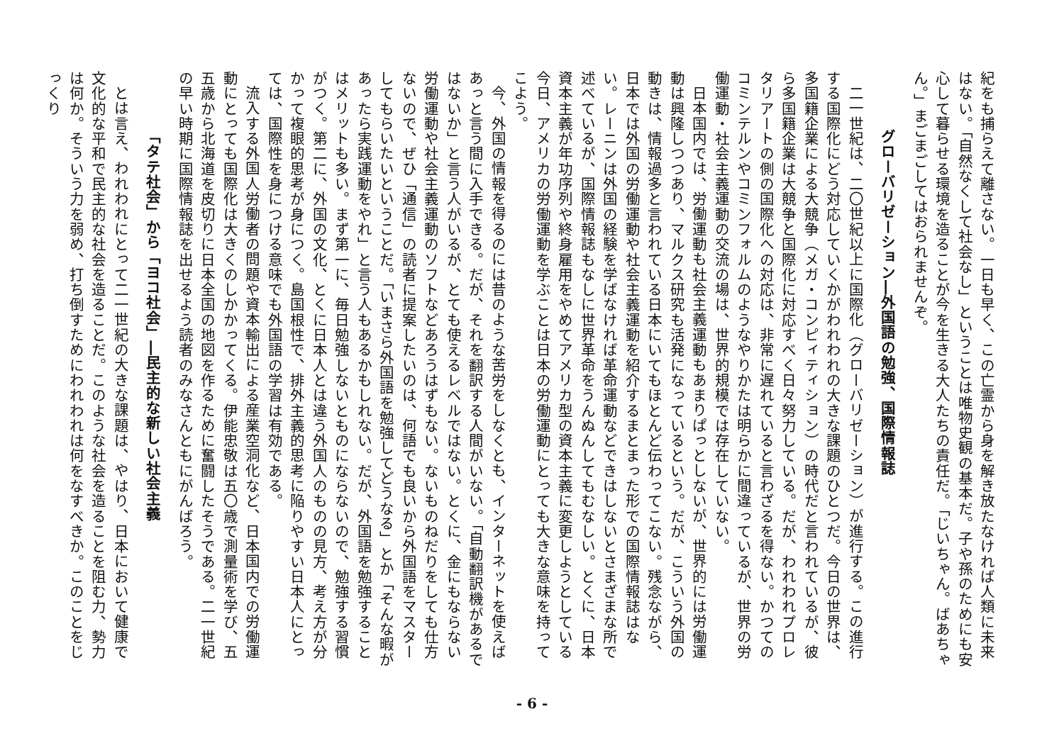紀をも捕らえて離さない。一日も早く、この亡霊から身を解き放たなければ人類に未来はない。「自然なくして社会なし」ということは唯物史観の基本だ。子や孫のためにも安心して暮らせる環境を造ることが今を生きる大人たちの責任だ。「じいちゃん。ばあちゃん。」まごまごしてはおられませんぞ。
グローバリゼーション―外国語の勉強、国際情報誌
二一世紀は、二〇世紀以上に国際化（グローバリゼーション）が進行する。この進行する国際化にどう対応していくかがわれわれの大きな課題のひとつだ。今日の世界は、多国籍企業による大競争（メガ・コンピィティション）の時代だと言われているが、彼ら多国籍企業は大競争と国際化に対応すべく日々努力している。だが、われわれプロレタリアートの側の国際化への対応は、非常に遅れていると言わざるを得ない。かつてのコミンテルンやコミンフォルムのようなやりかたは明らかに間違っているが、世界の労働運動・社会主義運動の交流の場は、世界的規模では存在していない。
日本国内では、労働運動も社会主義運動もあまりぱっとしないが、世界的には労働運動は興隆しつつあり、マルクス研究も活発になっているという。だが、こういう外国の動きは、情報過多と言われている日本にいてもほとんど伝わってこない。残念ながら、日本では外国の労働運動や社会主義運動を紹介するまとまった形での国際情報誌はない。レーニンは外国の経験を学ばなければ革命運動などできはしないとさまざまな所で述べているが、国際情報誌もなしに世界革命をうんぬんしてもむなしい。とくに、日本資本主義が年功序列や終身雇用をやめてアメリカ型の資本主義に変更しようとしている今日、アメリカの労働運動を学ぶことは日本の労働運動にとっても大きな意味を持ってこよう。
今、外国の情報を得るのには昔のような苦労をしなくとも、インターネットを使えばあっと言う間に入手できる。だが、それを翻訳する人間がいない。「自動翻訳機があるではないか」と言う人がいるが、とても使えるレベルではない。とくに、金にもならない労働運動や社会主義運動のソフトなどあろうはずもない。ないものねだりをしても仕方ないので、ぜひ「通信」の読者に提案したいのは、何語でも良いから外国語をマスターしてもらいたいということだ。「いまさら外国語を勉強してどうなる」とか「そんな暇があったら実践運動をやれ」と言う人もあるかもしれない。だが、外国語を勉強することはメリットも多い。まず第一に、毎日勉強しないとものにならないので、勉強する習慣がつく。第二に、外国の文化、とくに日本人とは違う外国人のものの見方、考え方が分かって複眼的思考が身につく。島国根性で、排外主義的思考に陥りやすい日本人にとっては、国際性を身につける意味でも外国語の学習は有効である。
流入する外国人労働者の問題や資本輸出による産業空洞化など、日本国内での労働運動にとっても国際化は大きくのしかかってくる。伊能忠敬は五〇歳で測量術を学び、五五歳から北海道を皮切りに日本全国の地図を作るために奮闘したそうである。二一世紀の早い時期に国際情報誌を出せるよう読者のみなさんともにがんばろう。
「タテ社会」から「ヨコ社会」―民主的な新しい社会主義
とは言え、われわれにとって二一世紀の大きな課題は、やはり、日本において健康で文化的な平和で民主的な社会を造ることだ。このような社会を造ることを阻む力、勢力は何か。そういう力を弱め、打ち倒すためにわれわれは何をなすべきか。このことをじっくり
- 6 -